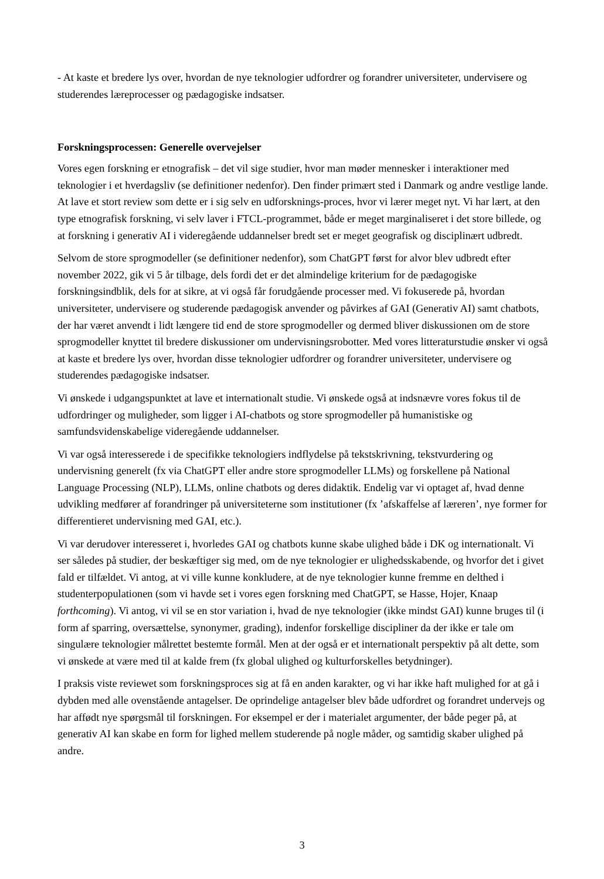- At kaste et bredere lys over, hvordan de nye teknologier udfordrer og forandrer universiteter, undervisere og studerendes læreprocesser og pædagogiske indsatser.
Forskningsprocessen: Generelle overvejelser
Vores egen forskning er etnografisk – det vil sige studier, hvor man møder mennesker i interaktioner med teknologier i et hverdagsliv (se definitioner nedenfor). Den finder primært sted i Danmark og andre vestlige lande. At lave et stort review som dette er i sig selv en udforsknings-proces, hvor vi lærer meget nyt. Vi har lært, at den type etnografisk forskning, vi selv laver i FTCL-programmet, både er meget marginaliseret i det store billede, og at forskning i generativ AI i videregående uddannelser bredt set er meget geografisk og disciplinært udbredt.
Selvom de store sprogmodeller (se definitioner nedenfor), som ChatGPT først for alvor blev udbredt efter november 2022, gik vi 5 år tilbage, dels fordi det er det almindelige kriterium for de pædagogiske forskningsindblik, dels for at sikre, at vi også får forudgående processer med. Vi fokuserede på, hvordan universiteter, undervisere og studerende pædagogisk anvender og påvirkes af GAI (Generativ AI) samt chatbots, der har været anvendt i lidt længere tid end de store sprogmodeller og dermed bliver diskussionen om de store sprogmodeller knyttet til bredere diskussioner om undervisningsrobotter. Med vores litteraturstudie ønsker vi også at kaste et bredere lys over, hvordan disse teknologier udfordrer og forandrer universiteter, undervisere og studerendes pædagogiske indsatser.
Vi ønskede i udgangspunktet at lave et internationalt studie. Vi ønskede også at indsnævre vores fokus til de udfordringer og muligheder, som ligger i AI-chatbots og store sprogmodeller på humanistiske og samfundsvidenskabelige videregående uddannelser.
Vi var også interesserede i de specifikke teknologiers indflydelse på tekstskrivning, tekstvurdering og undervisning generelt (fx via ChatGPT eller andre store sprogmodeller LLMs) og forskellene på National Language Processing (NLP), LLMs, online chatbots og deres didaktik. Endelig var vi optaget af, hvad denne udvikling medfører af forandringer på universiteterne som institutioner (fx ’afskaffelse af læreren’, nye former for differentieret undervisning med GAI, etc.).
Vi var derudover interesseret i, hvorledes GAI og chatbots kunne skabe ulighed både i DK og internationalt. Vi ser således på studier, der beskæftiger sig med, om de nye teknologier er ulighedsskabende, og hvorfor det i givet fald er tilfældet. Vi antog, at vi ville kunne konkludere, at de nye teknologier kunne fremme en delthed i studenterpopulationen (som vi havde set i vores egen forskning med ChatGPT, se Hasse, Hojer, Knaap forthcoming). Vi antog, vi vil se en stor variation i, hvad de nye teknologier (ikke mindst GAI) kunne bruges til (i form af sparring, oversættelse, synonymer, grading), indenfor forskellige discipliner da der ikke er tale om singulære teknologier målrettet bestemte formål. Men at der også er et internationalt perspektiv på alt dette, som vi ønskede at være med til at kalde frem (fx global ulighed og kulturforskelles betydninger).
I praksis viste reviewet som forskningsproces sig at få en anden karakter, og vi har ikke haft mulighed for at gå i dybden med alle ovenstående antagelser. De oprindelige antagelser blev både udfordret og forandret undervejs og har affødt nye spørgsmål til forskningen. For eksempel er der i materialet argumenter, der både peger på, at generativ AI kan skabe en form for lighed mellem studerende på nogle måder, og samtidig skaber ulighed på andre.
3